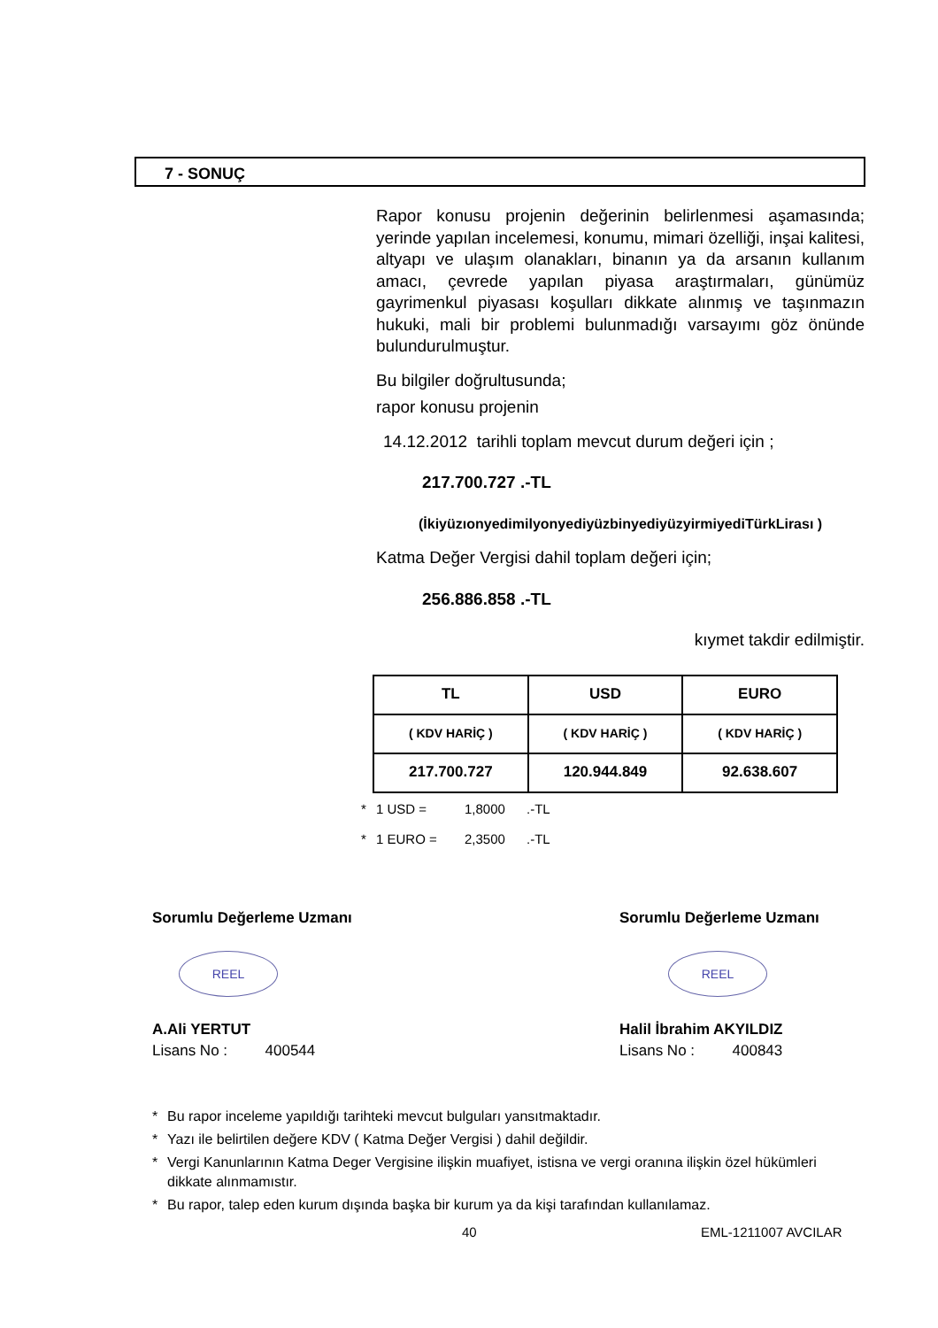7 - SONUÇ
Rapor konusu projenin değerinin belirlenmesi aşamasında; yerinde yapılan incelemesi, konumu, mimari özelliği, inşai kalitesi, altyapı ve ulaşım olanakları, binanın ya da arsanın kullanım amacı, çevrede yapılan piyasa araştırmaları, günümüz gayrimenkul piyasası koşulları dikkate alınmış ve taşınmazın hukuki, mali bir problemi bulunmadığı varsayımı göz önünde bulundurulmuştur.
Bu bilgiler doğrultusunda;
rapor konusu projenin
14.12.2012 tarihli toplam mevcut durum değeri için ;
217.700.727 .-TL
(İkiyüzıonyedimilyonyediyüzbinyediyüzyirmiyediTürkLirası )
Katma Değer Vergisi dahil toplam değeri için;
256.886.858 .-TL
kıymet takdir edilmiştir.
| TL | USD | EURO |
| --- | --- | --- |
| ( KDV HARİÇ ) | ( KDV HARİÇ ) | ( KDV HARİÇ ) |
| 217.700.727 | 120.944.849 | 92.638.607 |
* 1 USD = 1,8000.-TL
* 1 EURO = 2,3500.-TL
Sorumlu Değerleme Uzmanı
REEL
A.Ali YERTUT
Lisans No : 400544
Sorumlu Değerleme Uzmanı
REEL
Halil İbrahim AKYILDIZ
Lisans No : 400843
* Bu rapor inceleme yapıldığı tarihteki mevcut bulguları yansıtmaktadır.
* Yazı ile belirtilen değere KDV ( Katma Değer Vergisi ) dahil değildir.
* Vergi Kanunlarının Katma Deger Vergisine ilişkin muafiyet, istisna ve vergi oranına ilişkin özel hükümleri dikkate alınmamıstır.
* Bu rapor, talep eden kurum dışında başka bir kurum ya da kişi tarafından kullanılamaz.
40 EML-1211007 AVCILAR